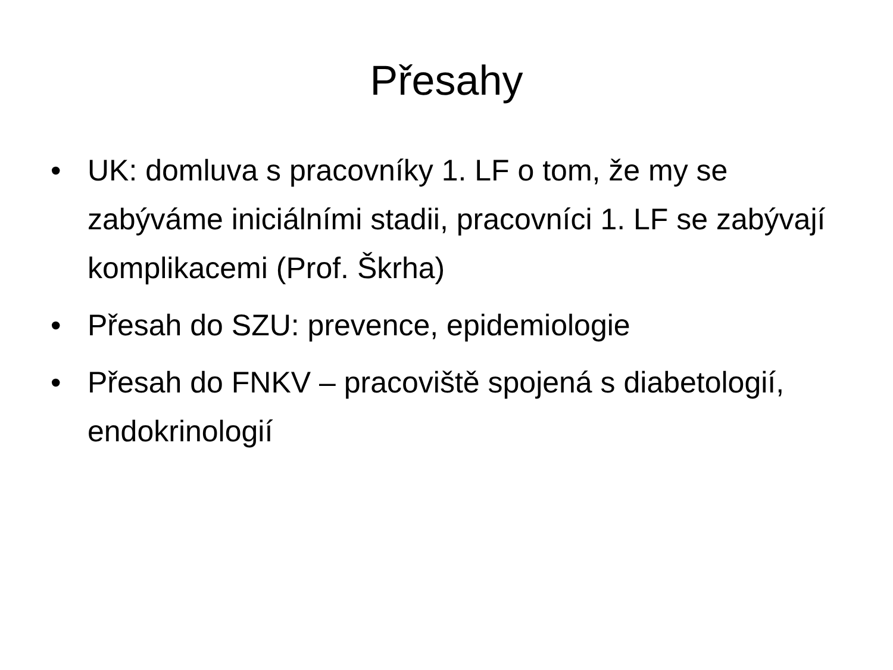Přesahy
• UK: domluva s pracovníky 1. LF o tom, že my se zabýváme iniciálními stadii, pracovníci 1. LF se zabývají komplikacemi (Prof. Škrha)
• Přesah do SZU: prevence, epidemiologie
• Přesah do FNKV – pracoviště spojená s diabetologií, endokrinologií